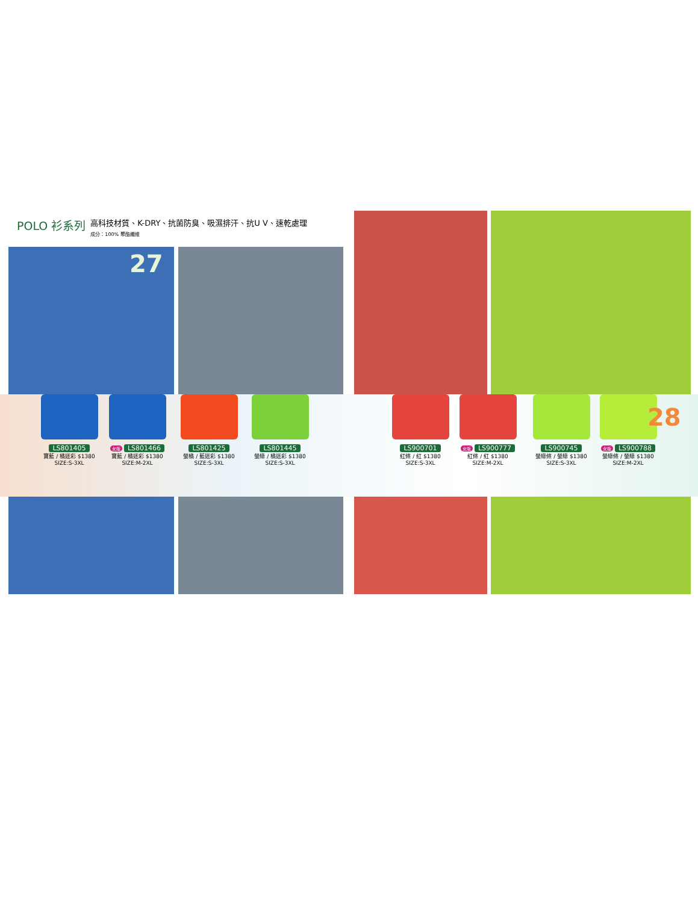POLO 衫系列
高科技材質、K-DRY、抗菌防臭、吸濕排汗、抗U V、速乾處理
成分：100% 聚酯纖維
27
LS801405
寶藍 / 橘迷彩 $1380
SIZE:S-3XL
女版 LS801466
寶藍 / 橘迷彩 $1380
SIZE:M-2XL
LS801425
螢橘 / 藍迷彩 $1380
SIZE:S-3XL
LS801445
螢綠 / 橘迷彩 $1380
SIZE:S-3XL
LS900701
紅條 / 紅 $1380
SIZE:S-3XL
女版 LS900777
紅條 / 紅 $1380
SIZE:M-2XL
LS900745
螢綠條 / 螢綠 $1380
SIZE:S-3XL
女版 LS900788
螢綠條 / 螢綠 $1380
SIZE:M-2XL
28